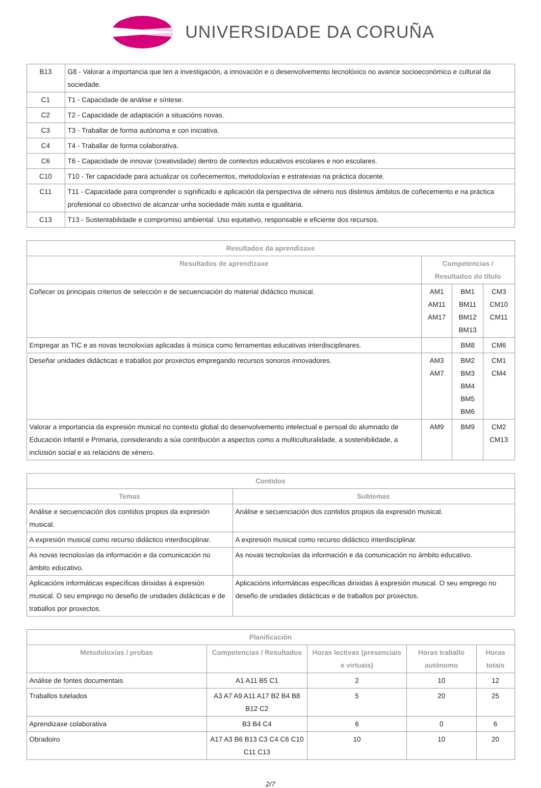UNIVERSIDADE DA CORUÑA
| B13 | G8 - Valorar a importancia que ten a investigación, a innovación e o desenvolvemento tecnolóxico no avance socioeconómico e cultural da sociedade. |
| C1 | T1 - Capacidade de análise e síntese. |
| C2 | T2 - Capacidade de adaptación a situacións novas. |
| C3 | T3 - Traballar de forma autónoma e con iniciativa. |
| C4 | T4 - Traballar de forma colaborativa. |
| C6 | T6 - Capacidade de innovar (creatividade) dentro de contextos educativos escolares e non escolares. |
| C10 | T10 - Ter capacidade para actualizar os coñecementos, metodoloxías e estratexias na práctica docente. |
| C11 | T11 - Capacidade para comprender o significado e aplicación da perspectiva de xénero nos distintos ámbitos de coñecemento e na práctica profesional co obxectivo de alcanzar unha sociedade máis xusta e igualitaria. |
| C13 | T13 - Sustentabilidade e compromiso ambiental. Uso equitativo, responsable e eficiente dos recursos. |
| Resultados da aprendizaxe | | | |
| --- | --- | --- | --- |
| Resultados de aprendizaxe | Competencias / Resultados do título | | |
| Coñecer os principais criterios de selección e de secuenciación do material didáctico musical. | AM1 AM11 AM17 | BM1 BM11 BM12 BM13 | CM3 CM10 CM11 |
| Empregar as TIC e as novas tecnoloxías aplicadas á música como ferramentas educativas interdisciplinares. | | BM8 | CM6 |
| Deseñar unidades didácticas e traballos por proxectos empregando recursos sonoros innovadores. | AM3 AM7 | BM2 BM3 BM4 BM5 BM6 | CM1 CM4 |
| Valorar a importancia da expresión musical no contexto global do desenvolvemento intelectual e persoal do alumnado de Educación Infantil e Primaria, considerando a súa contribución a aspectos como a multiculturalidade, a sostenibilidade, a inclusión social e as relacións de xénero. | AM9 | BM9 | CM2 CM13 |
| Contidos | |
| --- | --- |
| Temas | Subtemas |
| Análise e secuenciación dos contidos propios da expresión musical. | Análise e secuenciación dos contidos propios da expresión musical. |
| A expresión musical como recurso didáctico interdisciplinar. | A expresión musical como recurso didáctico interdisciplinar. |
| As novas tecnoloxías da información e da comunicación no ámbito educativo. | As novas tecnoloxías da información e da comunicación no ámbito educativo. |
| Aplicacións informáticas específicas dirixidas á expresión musical. O seu emprego no deseño de unidades didácticas e de traballos por proxectos. | Aplicacións informáticas específicas dirixidas á expresión musical. O seu emprego no deseño de unidades didácticas e de traballos por proxectos. |
| Planificación | | | | |
| --- | --- | --- | --- | --- |
| Metodoloxías / probas | Competencias / Resultados | Horas lectivas (presenciais e virtuais) | Horas traballo autónomo | Horas totais |
| Análise de fontes documentais | A1 A11 B5 C1 | 2 | 10 | 12 |
| Traballos tutelados | A3 A7 A9 A11 A17 B2 B4 B8 B12 C2 | 5 | 20 | 25 |
| Aprendizaxe colaborativa | B3 B4 C4 | 6 | 0 | 6 |
| Obradoiro | A17 A3 B6 B13 C3 C4 C6 C10 C11 C13 | 10 | 10 | 20 |
2/7